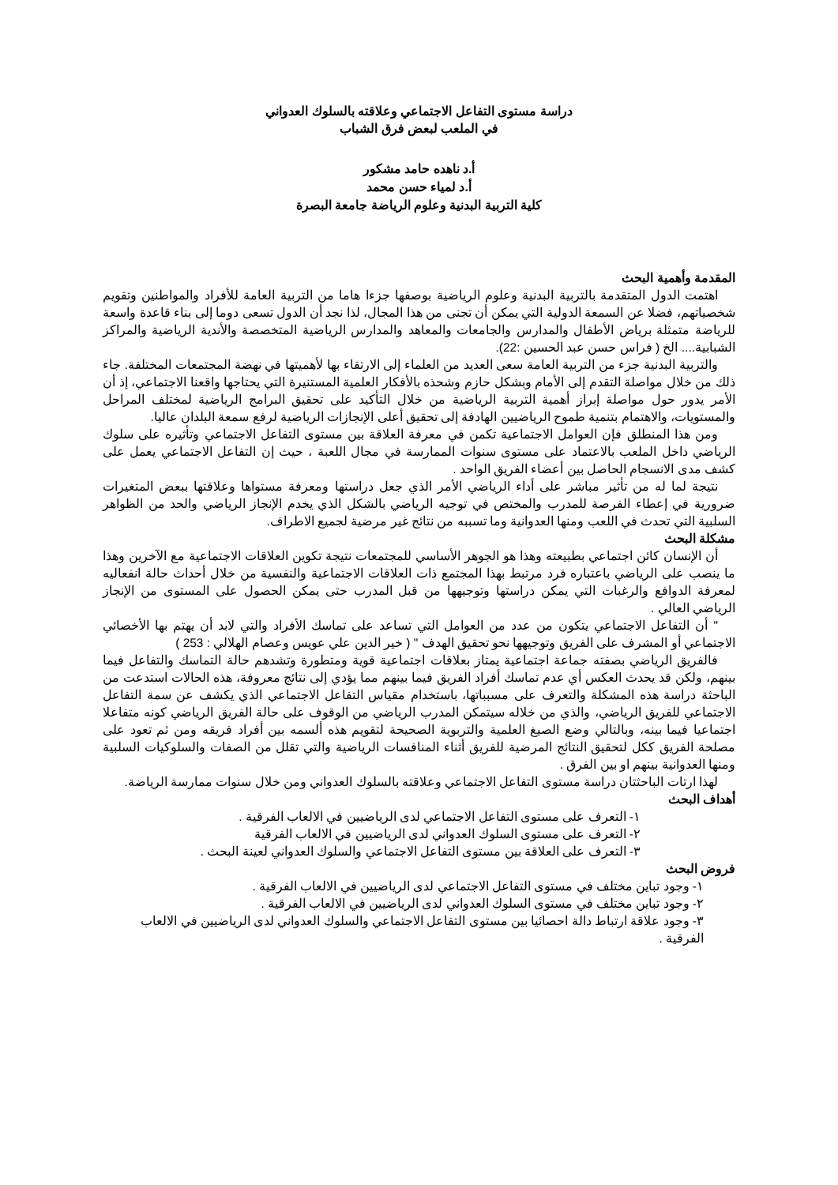دراسة مستوى التفاعل الاجتماعي وعلاقته بالسلوك العدواني
في الملعب لبعض فرق الشباب
أ.د ناهده حامد مشكور
أ.د لمياء حسن محمد
كلية التربية البدنية وعلوم الرياضة جامعة البصرة
المقدمة وأهمية البحث
اهتمت الدول المتقدمة بالتربية البدنية وعلوم الرياضية بوصفها جزءا هاما من التربية العامة للأفراد والمواطنين وتقويم شخصياتهم، فضلا عن السمعة الدولية التي يمكن أن تجنى من هذا المجال، لذا نجد أن الدول تسعى دوما إلى بناء قاعدة واسعة للرياضة متمثلة برياض الأطفال والمدارس والجامعات والمعاهد والمدارس الرياضية المتخصصة والأندية الرياضية والمراكز الشبابية.... الخ ( فراس حسن عبد الحسين :22).
والتربية البدنية جزء من التربية العامة سعى العديد من العلماء إلى الارتقاء بها لأهميتها في نهضة المجتمعات المختلفة. جاء ذلك من خلال مواصلة التقدم إلى الأمام وبشكل حازم وشحذه بالأفكار العلمية المستنيرة التي يحتاجها واقعنا الاجتماعي، إذ أن الأمر يدور حول مواصلة إبراز أهمية التربية الرياضية من خلال التأكيد على تحقيق البرامج الرياضية لمختلف المراحل والمستويات، والاهتمام بتنمية طموح الرياضيين الهادفة إلى تحقيق أعلى الإنجازات الرياضية لرفع سمعة البلدان عاليا.
ومن هذا المنطلق فإن العوامل الاجتماعية تكمن في معرفة العلاقة بين مستوى التفاعل الاجتماعي وتأثيره على سلوك الرياضي داخل الملعب بالاعتماد على مستوى سنوات الممارسة في مجال اللعبة ، حيث إن التفاعل الاجتماعي يعمل على كشف مدى الانسجام الحاصل بين أعضاء الفريق الواحد .
نتيجة لما له من تأثير مباشر على أداء الرياضي الأمر الذي جعل دراستها ومعرفة مستواها وعلاقتها ببعض المتغيرات ضرورية في إعطاء الفرصة للمدرب والمختص في توجيه الرياضي بالشكل الذي يخدم الإنجاز الرياضي والحد من الظواهر السلبية التي تحدث في اللعب ومنها العدوانية وما تسببه من نتائج غير مرضية لجميع الاطراف.
مشكلة البحث
أن الإنسان كائن اجتماعي بطبيعته وهذا هو الجوهر الأساسي للمجتمعات نتيجة تكوين العلاقات الاجتماعية مع الآخرين وهذا ما ينصب على الرياضي باعتباره فرد مرتبط بهذا المجتمع ذات العلاقات الاجتماعية والنفسية من خلال أحداث حالة انفعاليه لمعرفة الدوافع والرغبات التي يمكن دراستها وتوجيهها من قبل المدرب حتى يمكن الحصول على المستوى من الإنجاز الرياضي العالي .
" أن التفاعل الاجتماعي يتكون من عدد من العوامل التي تساعد على تماسك الأفراد والتي لابد أن يهتم بها الأخصائي الاجتماعي أو المشرف على الفريق وتوجيهها نحو تحقيق الهدف " ( خير الدين علي عويس وعصام الهلالي : 253 )
فالفريق الرياضي بصفته جماعة اجتماعية يمتاز بعلاقات اجتماعية قوية ومتطورة وتشدهم حالة التماسك والتفاعل فيما بينهم، ولكن قد يحدث العكس أي عدم تماسك أفراد الفريق فيما بينهم مما يؤدي إلى نتائج معروفة، هذه الحالات استدعت من الباحثة دراسة هذه المشكلة والتعرف على مسبباتها، باستخدام مقياس التفاعل الاجتماعي الذي يكشف عن سمة التفاعل الاجتماعي للفريق الرياضي، والذي من خلاله سيتمكن المدرب الرياضي من الوقوف على حالة الفريق الرياضي كونه متفاعلا اجتماعيا فيما بينه، وبالتالي وضع الصيغ العلمية والتربوية الصحيحة لتقويم هذه ألسمه بين أفراد فريقه ومن ثم تعود على مصلحة الفريق ككل لتحقيق النتائج المرضية للفريق أثناء المنافسات الرياضية والتي تقلل من الصفات والسلوكيات السلبية ومنها العدوانية بينهم او بين الفرق .
لهذا ارتات الباحثتان دراسة مستوى التفاعل الاجتماعي وعلاقته بالسلوك العدواني ومن خلال سنوات ممارسة الرياضة.
أهداف البحث
١- التعرف على مستوى التفاعل الاجتماعي لدى الرياضيين في الالعاب الفرقية .
٢- التعرف على مستوى السلوك العدواني لدى الرياضيين في الالعاب الفرقية
٣- التعرف على العلاقة بين مستوى التفاعل الاجتماعي والسلوك العدواني لعينة البحث .
فروض البحث
١- وجود تباين مختلف في مستوى التفاعل الاجتماعي لدى الرياضيين في الالعاب الفرقية .
٢- وجود تباين مختلف في مستوى السلوك العدواني لدى الرياضيين في الالعاب الفرقية .
٣- وجود علاقة ارتباط دالة احصائيا بين مستوى التفاعل الاجتماعي والسلوك العدواني لدى الرياضيين في الالعاب الفرقية .